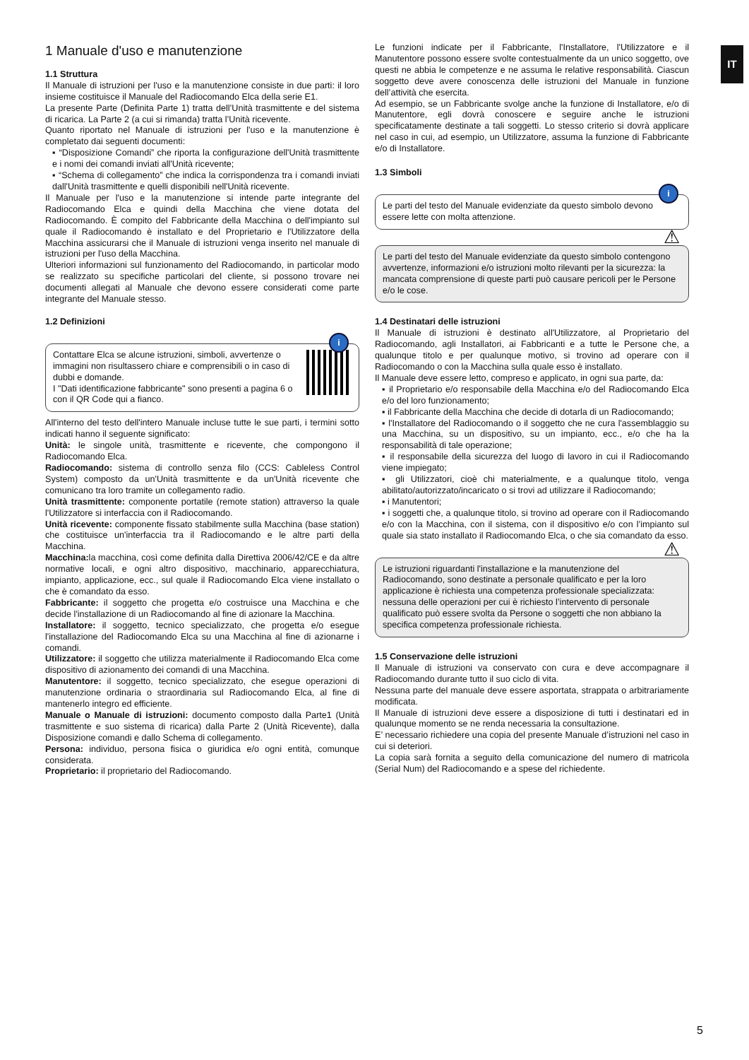IT
1 Manuale d'uso e manutenzione
1.1 Struttura
Il Manuale di istruzioni per l'uso e la manutenzione consiste in due parti: il loro insieme costituisce il Manuale del Radiocomando Elca della serie E1.
La presente Parte (Definita Parte 1) tratta dell’Unità trasmittente e del sistema di ricarica. La Parte 2 (a cui si rimanda) tratta l’Unità ricevente.
Quanto riportato nel Manuale di istruzioni per l'uso e la manutenzione è completato dai seguenti documenti:
▪ “Disposizione Comandi” che riporta la configurazione dell'Unità trasmittente e i nomi dei comandi inviati all'Unità ricevente;
▪ “Schema di collegamento” che indica la corrispondenza tra i comandi inviati dall'Unità trasmittente e quelli disponibili nell'Unità ricevente.
Il Manuale per l'uso e la manutenzione si intende parte integrante del Radiocomando Elca e quindi della Macchina che viene dotata del Radiocomando. È compito del Fabbricante della Macchina o dell'impianto sul quale il Radiocomando è installato e del Proprietario e l'Utilizzatore della Macchina assicurarsi che il Manuale di istruzioni venga inserito nel manuale di istruzioni per l'uso della Macchina.
Ulteriori informazioni sul funzionamento del Radiocomando, in particolar modo se realizzato su specifiche particolari del cliente, si possono trovare nei documenti allegati al Manuale che devono essere considerati come parte integrante del Manuale stesso.
1.2 Definizioni
i
Contattare Elca se alcune istruzioni, simboli, avvertenze o immagini non risultassero chiare e comprensibili o in caso di dubbi e domande.
I "Dati identificazione fabbricante" sono presenti a pagina 6 o con il QR Code qui a fianco.
All'interno del testo dell'intero Manuale incluse tutte le sue parti, i termini sotto indicati hanno il seguente significato:
Unità: le singole unità, trasmittente e ricevente, che compongono il Radiocomando Elca.
Radiocomando: sistema di controllo senza filo (CCS: Cableless Control System) composto da un'Unità trasmittente e da un'Unità ricevente che comunicano tra loro tramite un collegamento radio.
Unità trasmittente: componente portatile (remote station) attraverso la quale l'Utilizzatore si interfaccia con il Radiocomando.
Unità ricevente: componente fissato stabilmente sulla Macchina (base station) che costituisce un'interfaccia tra il Radiocomando e le altre parti della Macchina.
Macchina: la macchina, così come definita dalla Direttiva 2006/42/CE e da altre normative locali, e ogni altro dispositivo, macchinario, apparecchiatura, impianto, applicazione, ecc., sul quale il Radiocomando Elca viene installato o che è comandato da esso.
Fabbricante: il soggetto che progetta e/o costruisce una Macchina e che decide l'installazione di un Radiocomando al fine di azionare la Macchina.
Installatore: il soggetto, tecnico specializzato, che progetta e/o esegue l'installazione del Radiocomando Elca su una Macchina al fine di azionarne i comandi.
Utilizzatore: il soggetto che utilizza materialmente il Radiocomando Elca come dispositivo di azionamento dei comandi di una Macchina.
Manutentore: il soggetto, tecnico specializzato, che esegue operazioni di manutenzione ordinaria o straordinaria sul Radiocomando Elca, al fine di mantenerlo integro ed efficiente.
Manuale o Manuale di istruzioni: documento composto dalla Parte1 (Unità trasmittente e suo sistema di ricarica) dalla Parte 2 (Unità Ricevente), dalla Disposizione comandi e dallo Schema di collegamento.
Persona: individuo, persona fisica o giuridica e/o ogni entità, comunque considerata.
Proprietario: il proprietario del Radiocomando.
Le funzioni indicate per il Fabbricante, l'Installatore, l'Utilizzatore e il Manutentore possono essere svolte contestualmente da un unico soggetto, ove questi ne abbia le competenze e ne assuma le relative responsabilità. Ciascun soggetto deve avere conoscenza delle istruzioni del Manuale in funzione dell’attività che esercita.
Ad esempio, se un Fabbricante svolge anche la funzione di Installatore, e/o di Manutentore, egli dovrà conoscere e seguire anche le istruzioni specificatamente destinate a tali soggetti. Lo stesso criterio si dovrà applicare nel caso in cui, ad esempio, un Utilizzatore, assuma la funzione di Fabbricante e/o di Installatore.
1.3 Simboli
i
Le parti del testo del Manuale evidenziate da questo simbolo devono essere lette con molta attenzione.
⚠
Le parti del testo del Manuale evidenziate da questo simbolo contengono avvertenze, informazioni e/o istruzioni molto rilevanti per la sicurezza: la mancata comprensione di queste parti può causare pericoli per le Persone e/o le cose.
1.4 Destinatari delle istruzioni
Il Manuale di istruzioni è destinato all'Utilizzatore, al Proprietario del Radiocomando, agli Installatori, ai Fabbricanti e a tutte le Persone che, a qualunque titolo e per qualunque motivo, si trovino ad operare con il Radiocomando o con la Macchina sulla quale esso è installato.
Il Manuale deve essere letto, compreso e applicato, in ogni sua parte, da:
▪ il Proprietario e/o responsabile della Macchina e/o del Radiocomando Elca e/o del loro funzionamento;
▪ il Fabbricante della Macchina che decide di dotarla di un Radiocomando;
▪ l'Installatore del Radiocomando o il soggetto che ne cura l'assemblaggio su una Macchina, su un dispositivo, su un impianto, ecc., e/o che ha la responsabilità di tale operazione;
▪ il responsabile della sicurezza del luogo di lavoro in cui il Radiocomando viene impiegato;
▪ gli Utilizzatori, cioè chi materialmente, e a qualunque titolo, venga abilitato/autorizzato/incaricato o si trovi ad utilizzare il Radiocomando;
▪ i Manutentori;
▪ i soggetti che, a qualunque titolo, si trovino ad operare con il Radiocomando e/o con la Macchina, con il sistema, con il dispositivo e/o con l’impianto sul quale sia stato installato il Radiocomando Elca, o che sia comandato da esso.
⚠
Le istruzioni riguardanti l'installazione e la manutenzione del Radiocomando, sono destinate a personale qualificato e per la loro applicazione è richiesta una competenza professionale specializzata: nessuna delle operazioni per cui è richiesto l’intervento di personale qualificato può essere svolta da Persone o soggetti che non abbiano la specifica competenza professionale richiesta.
1.5 Conservazione delle istruzioni
Il Manuale di istruzioni va conservato con cura e deve accompagnare il Radiocomando durante tutto il suo ciclo di vita.
Nessuna parte del manuale deve essere asportata, strappata o arbitrariamente modificata.
Il Manuale di istruzioni deve essere a disposizione di tutti i destinatari ed in qualunque momento se ne renda necessaria la consultazione.
E’ necessario richiedere una copia del presente Manuale d’istruzioni nel caso in cui si deteriori.
La copia sarà fornita a seguito della comunicazione del numero di matricola (Serial Num) del Radiocomando e a spese del richiedente.
5